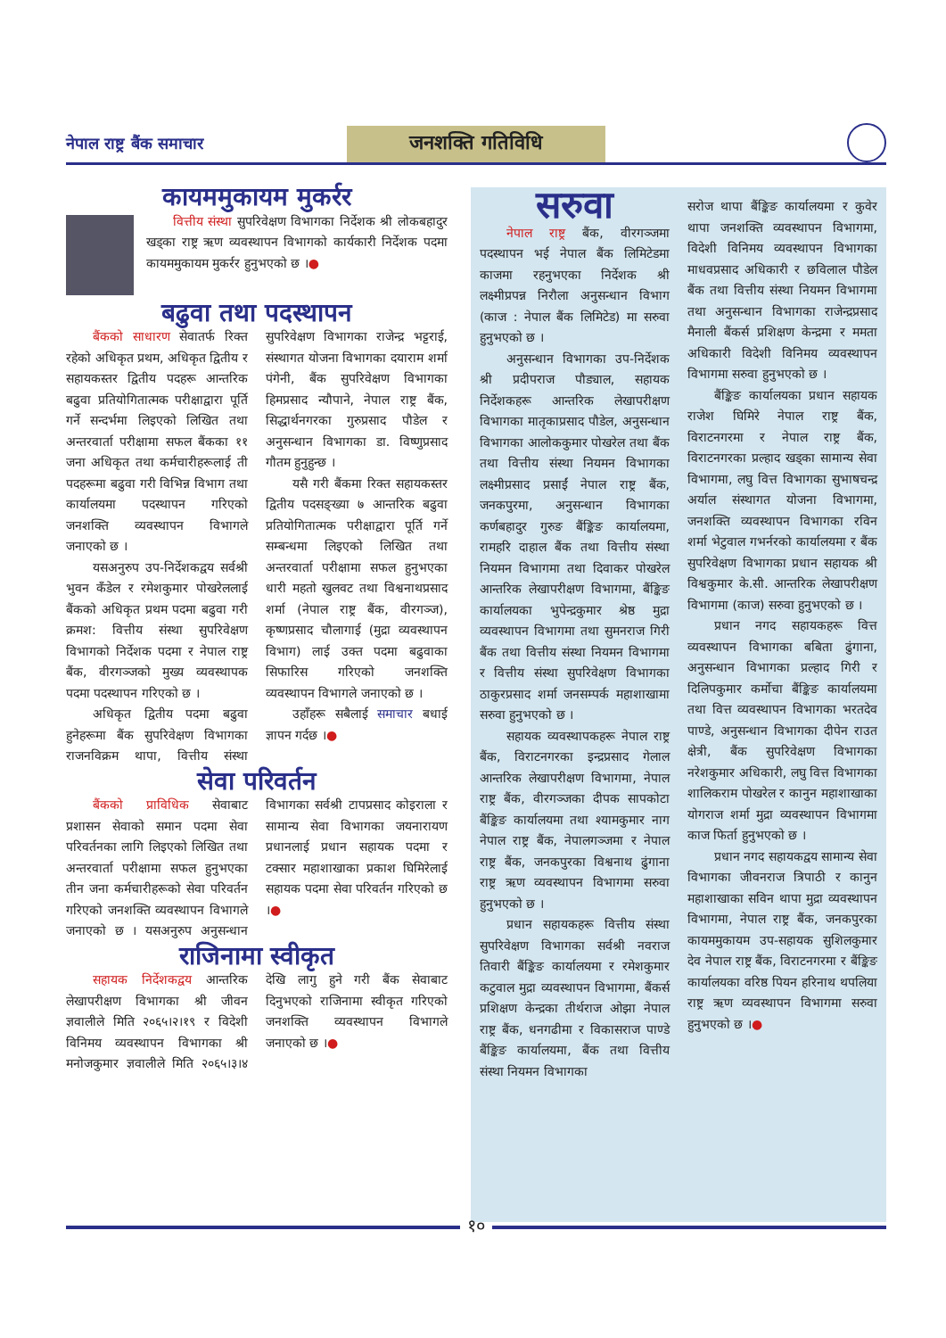नेपाल राष्ट्र बैंक समाचार
जनशक्ति गतिविधि
कायममुकायम मुकर्रर
वित्तीय संस्था सुपरिवेक्षण विभागका निर्देशक श्री लोकबहादुर खड्का राष्ट्र ऋण व्यवस्थापन विभागको कार्यकारी निर्देशक पदमा कायममुकायम मुकर्रर हुनुभएको छ ।●
बढुवा तथा पदस्थापन
बैंकको साधारण सेवातर्फ रिक्त रहेको अधिकृत प्रथम, अधिकृत द्वितीय र सहायकस्तर द्वितीय पदहरू आन्तरिक बढुवा प्रतियोगितात्मक परीक्षाद्वारा पूर्ति गर्ने सन्दर्भमा लिइएको लिखित तथा अन्तरवार्ता परीक्षामा सफल बैंकका ११ जना अधिकृत तथा कर्मचारीहरूलाई ती पदहरूमा बढुवा गरी विभिन्न विभाग तथा कार्यालयमा पदस्थापन गरिएको जनशक्ति व्यवस्थापन विभागले जनाएको छ ।
यसअनुरुप उप-निर्देशकद्वय सर्वश्री भुवन कँडेल र रमेशकुमार पोखरेललाई बैंकको अधिकृत प्रथम पदमा बढुवा गरी क्रमश: वित्तीय संस्था सुपरिवेक्षण विभागको निर्देशक पदमा र नेपाल राष्ट्र बैंक, वीरगञ्जको मुख्य व्यवस्थापक पदमा पदस्थापन गरिएको छ ।
अधिकृत द्वितीय पदमा बढुवा हुनेहरूमा बैंक सुपरिवेक्षण विभागका राजनविक्रम थापा, वित्तीय संस्था सुपरिवेक्षण विभागका राजेन्द्र भट्टराई, संस्थागत योजना विभागका दयाराम शर्मा पंगेनी, बैंक सुपरिवेक्षण विभागका हिमप्रसाद न्यौपाने, नेपाल राष्ट्र बैंक, सिद्धार्थनगरका गुरुप्रसाद पौडेल र अनुसन्धान विभागका डा. विष्णुप्रसाद गौतम हुनुहुन्छ ।
यसै गरी बैंकमा रिक्त सहायकस्तर द्वितीय पदसङ्ख्या ७ आन्तरिक बढुवा प्रतियोगितात्मक परीक्षाद्वारा पूर्ति गर्ने सम्बन्धमा लिइएको लिखित तथा अन्तरवार्ता परीक्षामा सफल हुनुभएका धारी महतो खुलवट तथा विश्वनाथप्रसाद शर्मा (नेपाल राष्ट्र बैंक, वीरगञ्ज), कृष्णप्रसाद चौलागाई (मुद्रा व्यवस्थापन विभाग) लाई उक्त पदमा बढुवाका सिफारिस गरिएको जनशक्ति व्यवस्थापन विभागले जनाएको छ ।
उहाँहरू सबैलाई समाचार बधाई ज्ञापन गर्दछ ।●
सेवा परिवर्तन
बैंकको प्राविधिक सेवाबाट प्रशासन सेवाको समान पदमा सेवा परिवर्तनका लागि लिइएको लिखित तथा अन्तरवार्ता परीक्षामा सफल हुनुभएका तीन जना कर्मचारीहरूको सेवा परिवर्तन गरिएको जनशक्ति व्यवस्थापन विभागले जनाएको छ । यसअनुरुप अनुसन्धान विभागका सर्वश्री टापप्रसाद कोइराला र सामान्य सेवा विभागका जयनारायण प्रधानलाई प्रधान सहायक पदमा र टक्सार महाशाखाका प्रकाश घिमिरेलाई सहायक पदमा सेवा परिवर्तन गरिएको छ ।●
राजिनामा स्वीकृत
सहायक निर्देशकद्वय आन्तरिक लेखापरीक्षण विभागका श्री जीवन ज्ञवालीले मिति २०६५।२।१९ र विदेशी विनिमय व्यवस्थापन विभागका श्री मनोजकुमार ज्ञवालीले मिति २०६५।३।४ देखि लागु हुने गरी बैंक सेवाबाट दिनुभएको राजिनामा स्वीकृत गरिएको जनशक्ति व्यवस्थापन विभागले जनाएको छ ।●
सरुवा
नेपाल राष्ट्र बैंक, वीरगञ्जमा पदस्थापन भई नेपाल बैंक लिमिटेडमा काजमा रहनुभएका निर्देशक श्री लक्ष्मीप्रपन्न निरौला अनुसन्धान विभाग (काज : नेपाल बैंक लिमिटेड) मा सरुवा हुनुभएको छ ।
अनुसन्धान विभागका उप-निर्देशक श्री प्रदीपराज पौड्याल, सहायक निर्देशकहरू आन्तरिक लेखापरीक्षण विभागका मातृकाप्रसाद पौडेल, अनुसन्धान विभागका आलोककुमार पोखरेल तथा बैंक तथा वित्तीय संस्था नियमन विभागका लक्ष्मीप्रसाद प्रसाईं नेपाल राष्ट्र बैंक, जनकपुरमा, अनुसन्धान विभागका कर्णबहादुर गुरुङ बैंङ्किङ कार्यालयमा, रामहरि दाहाल बैंक तथा वित्तीय संस्था नियमन विभागमा तथा दिवाकर पोखरेल आन्तरिक लेखापरीक्षण विभागमा, बैंङ्किङ कार्यालयका भुपेन्द्रकुमार श्रेष्ठ मुद्रा व्यवस्थापन विभागमा तथा सुमनराज गिरी बैंक तथा वित्तीय संस्था नियमन विभागमा र वित्तीय संस्था सुपरिवेक्षण विभागका ठाकुरप्रसाद शर्मा जनसम्पर्क महाशाखामा सरुवा हुनुभएको छ ।
सहायक व्यवस्थापकहरू नेपाल राष्ट्र बैंक, विराटनगरका इन्द्रप्रसाद गेलाल आन्तरिक लेखापरीक्षण विभागमा, नेपाल राष्ट्र बैंक, वीरगञ्जका दीपक सापकोटा बैंङ्किङ कार्यालयमा तथा श्यामकुमार नाग नेपाल राष्ट्र बैंक, नेपालगञ्जमा र नेपाल राष्ट्र बैंक, जनकपुरका विश्वनाथ ढुंगाना राष्ट्र ऋण व्यवस्थापन विभागमा सरुवा हुनुभएको छ ।
प्रधान सहायकहरू वित्तीय संस्था सुपरिवेक्षण विभागका सर्वश्री नवराज तिवारी बैंङ्किङ कार्यालयमा र रमेशकुमार कटुवाल मुद्रा व्यवस्थापन विभागमा, बैंकर्स प्रशिक्षण केन्द्रका तीर्थराज ओझा नेपाल राष्ट्र बैंक, धनगढीमा र विकासराज पाण्डे बैंङ्किङ कार्यालयमा, बैंक तथा वित्तीय संस्था नियमन विभागका
सरोज थापा बैंङ्किङ कार्यालयमा र कुवेर थापा जनशक्ति व्यवस्थापन विभागमा, विदेशी विनिमय व्यवस्थापन विभागका माधवप्रसाद अधिकारी र छविलाल पौडेल बैंक तथा वित्तीय संस्था नियमन विभागमा तथा अनुसन्धान विभागका राजेन्द्रप्रसाद मैनाली बैंकर्स प्रशिक्षण केन्द्रमा र ममता अधिकारी विदेशी विनिमय व्यवस्थापन विभागमा सरुवा हुनुभएको छ ।
बैंङ्किङ कार्यालयका प्रधान सहायक राजेश घिमिरे नेपाल राष्ट्र बैंक, विराटनगरमा र नेपाल राष्ट्र बैंक, विराटनगरका प्रल्हाद खड्का सामान्य सेवा विभागमा, लघु वित्त विभागका सुभाषचन्द्र अर्याल संस्थागत योजना विभागमा, जनशक्ति व्यवस्थापन विभागका रविन शर्मा भेटुवाल गभर्नरको कार्यालयमा र बैंक सुपरिवेक्षण विभागका प्रधान सहायक श्री विश्वकुमार के.सी. आन्तरिक लेखापरीक्षण विभागमा (काज) सरुवा हुनुभएको छ ।
प्रधान नगद सहायकहरू वित्त व्यवस्थापन विभागका बबिता ढुंगाना, अनुसन्धान विभागका प्रल्हाद गिरी र दिलिपकुमार कर्मोचा बैंङ्किङ कार्यालयमा तथा वित्त व्यवस्थापन विभागका भरतदेव पाण्डे, अनुसन्धान विभागका दीपेन राउत क्षेत्री, बैंक सुपरिवेक्षण विभागका नरेशकुमार अधिकारी, लघु वित्त विभागका शालिकराम पोखरेल र कानुन महाशाखाका योगराज शर्मा मुद्रा व्यवस्थापन विभागमा काज फिर्ता हुनुभएको छ ।
प्रधान नगद सहायकद्वय सामान्य सेवा विभागका जीवनराज त्रिपाठी र कानुन महाशाखाका सविन थापा मुद्रा व्यवस्थापन विभागमा, नेपाल राष्ट्र बैंक, जनकपुरका कायममुकायम उप-सहायक सुशिलकुमार देव नेपाल राष्ट्र बैंक, विराटनगरमा र बैंङ्किङ कार्यालयका वरिष्ठ पियन हरिनाथ थपलिया राष्ट्र ऋण व्यवस्थापन विभागमा सरुवा हुनुभएको छ ।●
१०